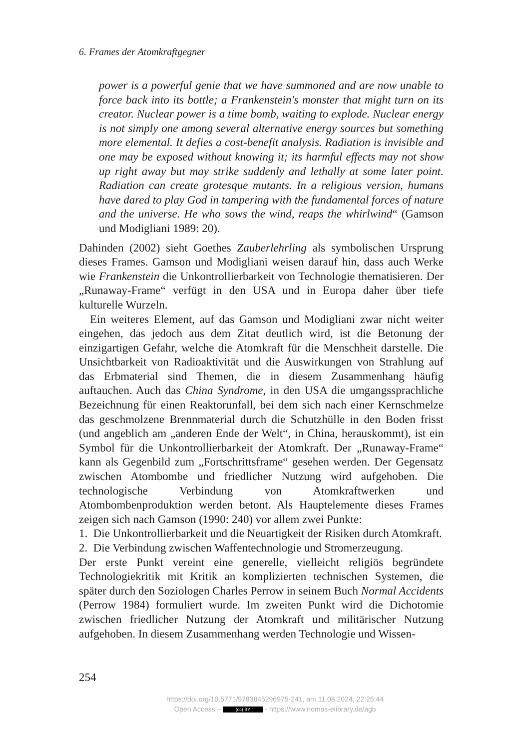6. Frames der Atomkraftgegner
power is a powerful genie that we have summoned and are now unable to force back into its bottle; a Frankenstein's monster that might turn on its creator. Nuclear power is a time bomb, waiting to explode. Nuclear energy is not simply one among several alternative energy sources but something more elemental. It defies a cost-benefit analysis. Radiation is invisible and one may be exposed without knowing it; its harmful effects may not show up right away but may strike suddenly and lethally at some later point. Radiation can create grotesque mutants. In a religious version, humans have dared to play God in tampering with the fundamental forces of nature and the universe. He who sows the wind, reaps the whirlwind“ (Gamson und Modigliani 1989: 20).
Dahinden (2002) sieht Goethes Zauberlehrling als symbolischen Ursprung dieses Frames. Gamson und Modigliani weisen darauf hin, dass auch Werke wie Frankenstein die Unkontrollierbarkeit von Technologie thematisieren. Der „Runaway-Frame“ verfügt in den USA und in Europa daher über tiefe kulturelle Wurzeln.
Ein weiteres Element, auf das Gamson und Modigliani zwar nicht weiter eingehen, das jedoch aus dem Zitat deutlich wird, ist die Betonung der einzigartigen Gefahr, welche die Atomkraft für die Menschheit darstelle. Die Unsichtbarkeit von Radioaktivität und die Auswirkungen von Strahlung auf das Erbmaterial sind Themen, die in diesem Zusammenhang häufig auftauchen. Auch das China Syndrome, in den USA die umgangssprachliche Bezeichnung für einen Reaktorunfall, bei dem sich nach einer Kernschmelze das geschmolzene Brennmaterial durch die Schutzhülle in den Boden frisst (und angeblich am „anderen Ende der Welt“, in China, herauskommt), ist ein Symbol für die Unkontrollierbarkeit der Atomkraft. Der „Runaway-Frame“ kann als Gegenbild zum „Fortschrittsframe“ gesehen werden. Der Gegensatz zwischen Atombombe und friedlicher Nutzung wird aufgehoben. Die technologische Verbindung von Atomkraftwerken und Atombombenproduktion werden betont. Als Hauptelemente dieses Frames zeigen sich nach Gamson (1990: 240) vor allem zwei Punkte:
1. Die Unkontrollierbarkeit und die Neuartigkeit der Risiken durch Atomkraft.
2. Die Verbindung zwischen Waffentechnologie und Stromerzeugung.
Der erste Punkt vereint eine generelle, vielleicht religiös begründete Technologiekritik mit Kritik an komplizierten technischen Systemen, die später durch den Soziologen Charles Perrow in seinem Buch Normal Accidents (Perrow 1984) formuliert wurde. Im zweiten Punkt wird die Dichotomie zwischen friedlicher Nutzung der Atomkraft und militärischer Nutzung aufgehoben. In diesem Zusammenhang werden Technologie und Wissen-
254
https://doi.org/10.5771/9783845296975-241, am 11.08.2024, 22:25:44
Open Access – (cc) BY - https://www.nomos-elibrary.de/agb